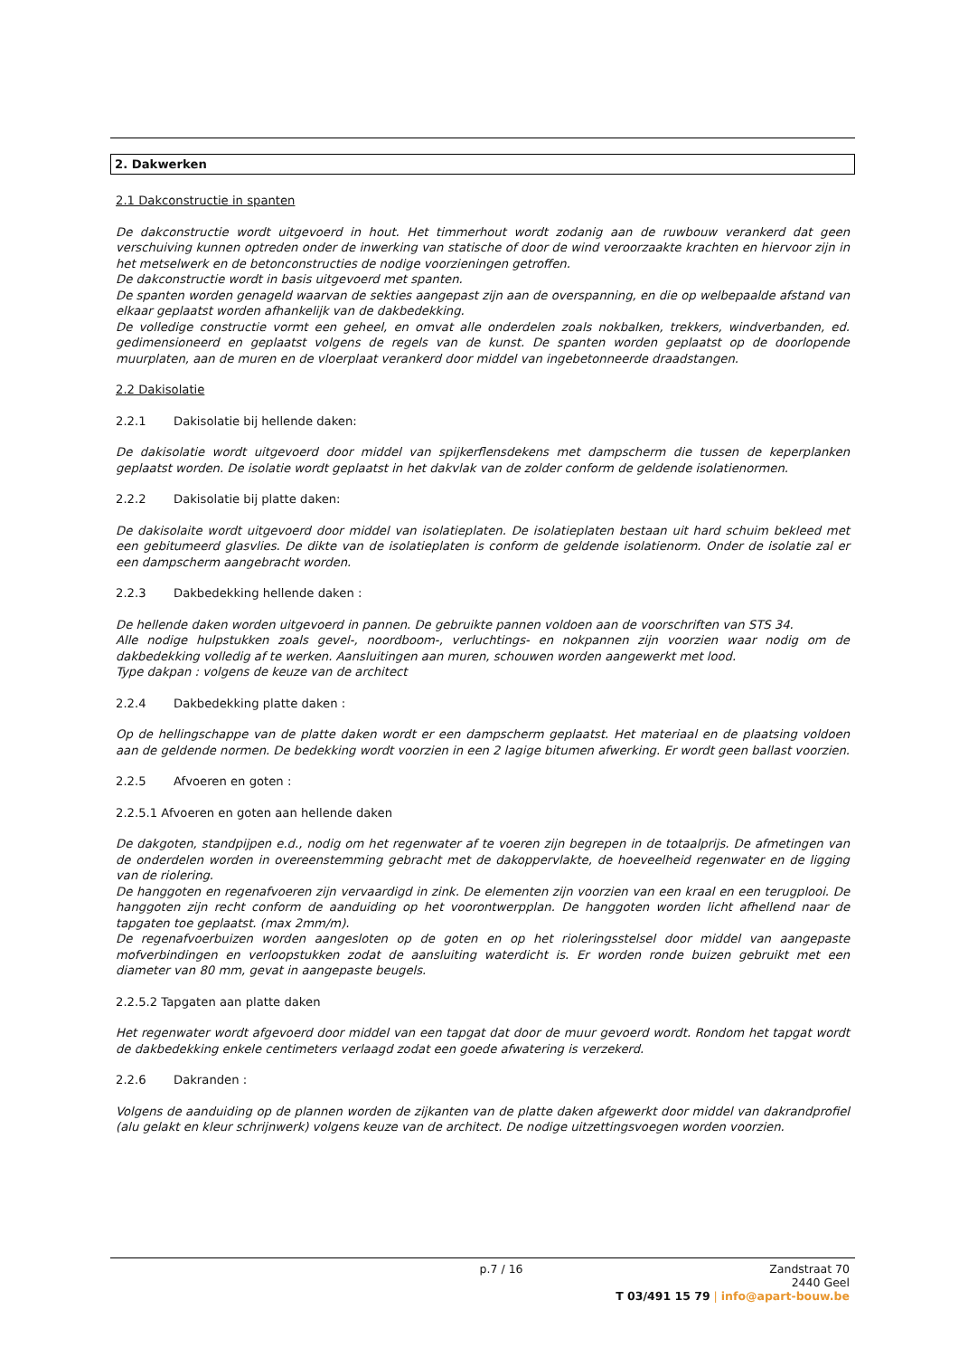2. Dakwerken
2.1 Dakconstructie in spanten
De dakconstructie wordt uitgevoerd in hout. Het timmerhout wordt zodanig aan de ruwbouw verankerd dat geen verschuiving kunnen optreden onder de inwerking van statische of door de wind veroorzaakte krachten en hiervoor zijn in het metselwerk en de betonconstructies de nodige voorzieningen getroffen.
De dakconstructie wordt in basis uitgevoerd met spanten.
De spanten worden genageld waarvan de sekties aangepast zijn aan de overspanning, en die op welbepaalde afstand van elkaar geplaatst worden afhankelijk van de dakbedekking.
De volledige constructie vormt een geheel, en omvat alle onderdelen zoals nokbalken, trekkers, windverbanden, ed. gedimensioneerd en geplaatst volgens de regels van de kunst. De spanten worden geplaatst op de doorlopende muurplaten, aan de muren en de vloerplaat verankerd door middel van ingebetonneerde draadstangen.
2.2 Dakisolatie
2.2.1 Dakisolatie bij hellende daken:
De dakisolatie wordt uitgevoerd door middel van spijkerflensdekens met dampscherm die tussen de keperplanken geplaatst worden. De isolatie wordt geplaatst in het dakvlak van de zolder conform de geldende isolatienormen.
2.2.2 Dakisolatie bij platte daken:
De dakisolaite wordt uitgevoerd door middel van isolatieplaten. De isolatieplaten bestaan uit hard schuim bekleed met een gebitumeerd glasvlies. De dikte van de isolatieplaten is conform de geldende isolatienorm. Onder de isolatie zal er een dampscherm aangebracht worden.
2.2.3 Dakbedekking hellende daken :
De hellende daken worden uitgevoerd in pannen. De gebruikte pannen voldoen aan de voorschriften van STS 34.
Alle nodige hulpstukken zoals gevel-, noordboom-, verluchtings- en nokpannen zijn voorzien waar nodig om de dakbedekking volledig af te werken. Aansluitingen aan muren, schouwen worden aangewerkt met lood.
Type dakpan : volgens de keuze van de architect
2.2.4 Dakbedekking platte daken :
Op de hellingschappe van de platte daken wordt er een dampscherm geplaatst. Het materiaal en de plaatsing voldoen aan de geldende normen. De bedekking wordt voorzien in een 2 lagige bitumen afwerking. Er wordt geen ballast voorzien.
2.2.5 Afvoeren en goten :
2.2.5.1 Afvoeren en goten aan hellende daken
De dakgoten, standpijpen e.d., nodig om het regenwater af te voeren zijn begrepen in de totaalprijs. De afmetingen van de onderdelen worden in overeenstemming gebracht met de dakoppervlakte, de hoeveelheid regenwater en de ligging van de riolering.
De hanggoten en regenafvoeren zijn vervaardigd in zink. De elementen zijn voorzien van een kraal en een terugplooi. De hanggoten zijn recht conform de aanduiding op het voorontwerpplan. De hanggoten worden licht afhellend naar de tapgaten toe geplaatst. (max 2mm/m).
De regenafvoerbuizen worden aangesloten op de goten en op het rioleringsstelsel door middel van aangepaste mofverbindingen en verloopstukken zodat de aansluiting waterdicht is. Er worden ronde buizen gebruikt met een diameter van 80 mm, gevat in aangepaste beugels.
2.2.5.2 Tapgaten aan platte daken
Het regenwater wordt afgevoerd door middel van een tapgat dat door de muur gevoerd wordt. Rondom het tapgat wordt de dakbedekking enkele centimeters verlaagd zodat een goede afwatering is verzekerd.
2.2.6 Dakranden :
Volgens de aanduiding op de plannen worden de zijkanten van de platte daken afgewerkt door middel van dakrandprofiel (alu gelakt en kleur schrijnwerk) volgens keuze van de architect. De nodige uitzettingsvoegen worden voorzien.
p.7 / 16
Zandstraat 70
2440 Geel
T 03/491 15 79 | info@apart-bouw.be